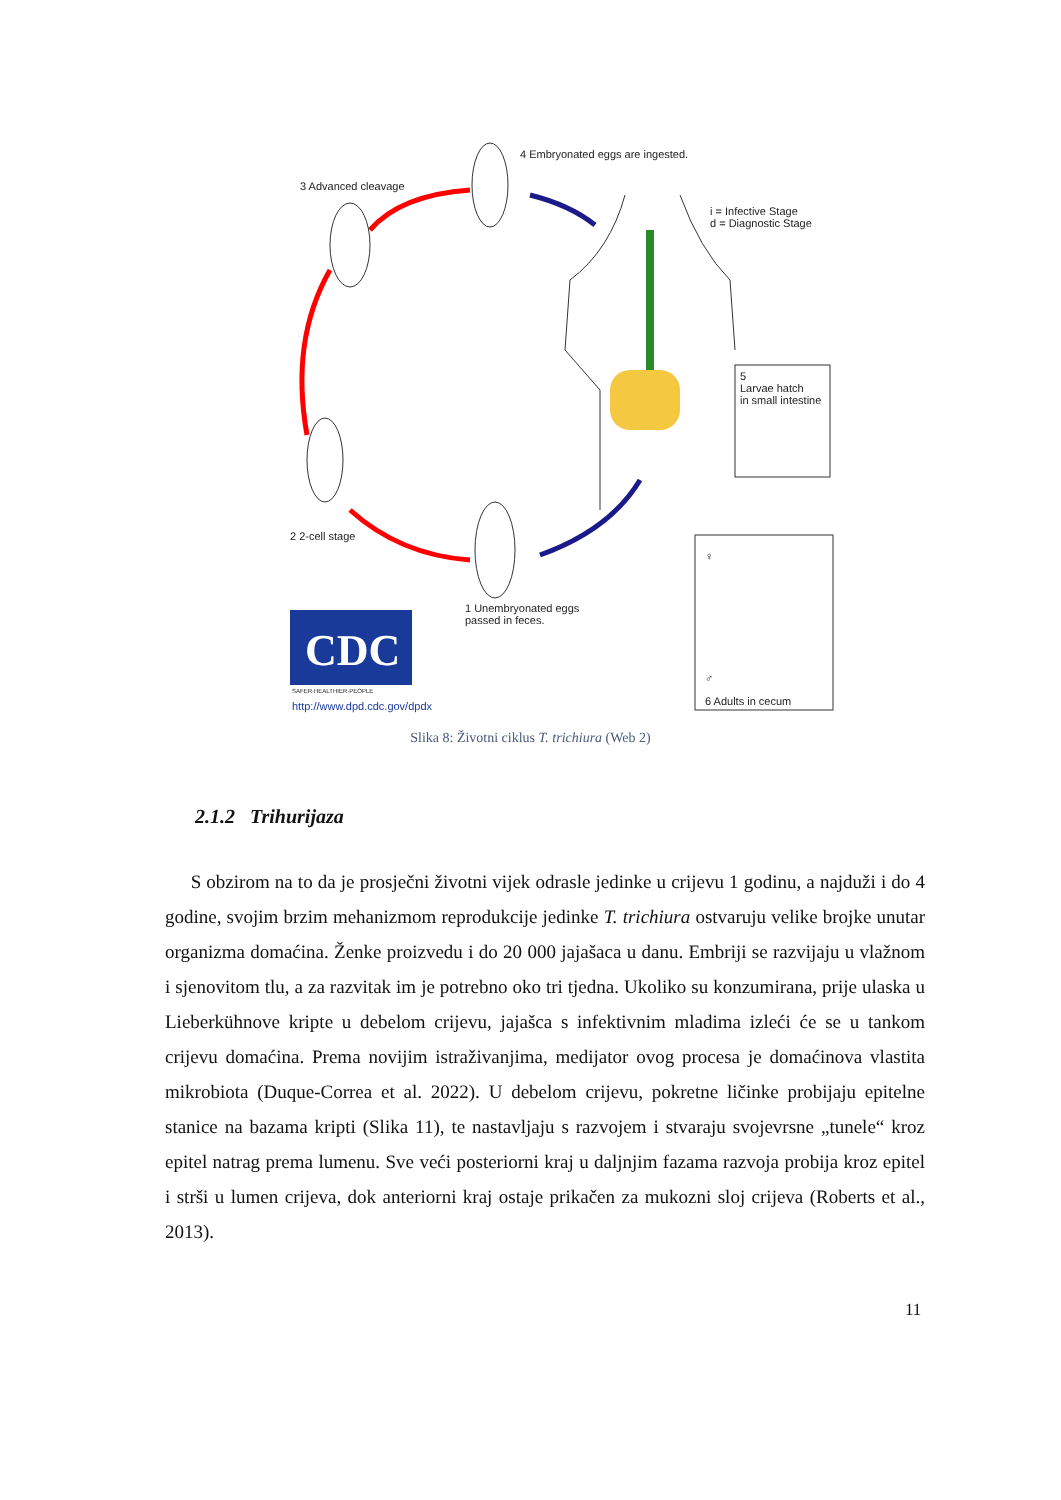CDC
4 Embryonated eggs are ingested.
3 Advanced cleavage
i = Infective Stage
d = Diagnostic Stage
5
Larvae hatch
in small intestine
2 2-cell stage
♀
1 Unembryonated eggs
passed in feces.
SAFER·HEALTHIER·PEOPLE
http://www.dpd.cdc.gov/dpdx
♂
6 Adults in cecum
Slika 8: Životni ciklus T. trichiura (Web 2)
2.1.2 Trihurijaza
S obzirom na to da je prosječni životni vijek odrasle jedinke u crijevu 1 godinu, a najduži i do 4 godine, svojim brzim mehanizmom reprodukcije jedinke T. trichiura ostvaruju velike brojke unutar organizma domaćina. Ženke proizvedu i do 20 000 jajašaca u danu. Embriji se razvijaju u vlažnom i sjenovitom tlu, a za razvitak im je potrebno oko tri tjedna. Ukoliko su konzumirana, prije ulaska u Lieberkühnove kripte u debelom crijevu, jajašca s infektivnim mladima izleći će se u tankom crijevu domaćina. Prema novijim istraživanjima, medijator ovog procesa je domaćinova vlastita mikrobiota (Duque-Correa et al. 2022). U debelom crijevu, pokretne ličinke probijaju epitelne stanice na bazama kripti (Slika 11), te nastavljaju s razvojem i stvaraju svojevrsne „tunele“ kroz epitel natrag prema lumenu. Sve veći posteriorni kraj u daljnjim fazama razvoja probija kroz epitel i strši u lumen crijeva, dok anteriorni kraj ostaje prikačen za mukozni sloj crijeva (Roberts et al., 2013).
11